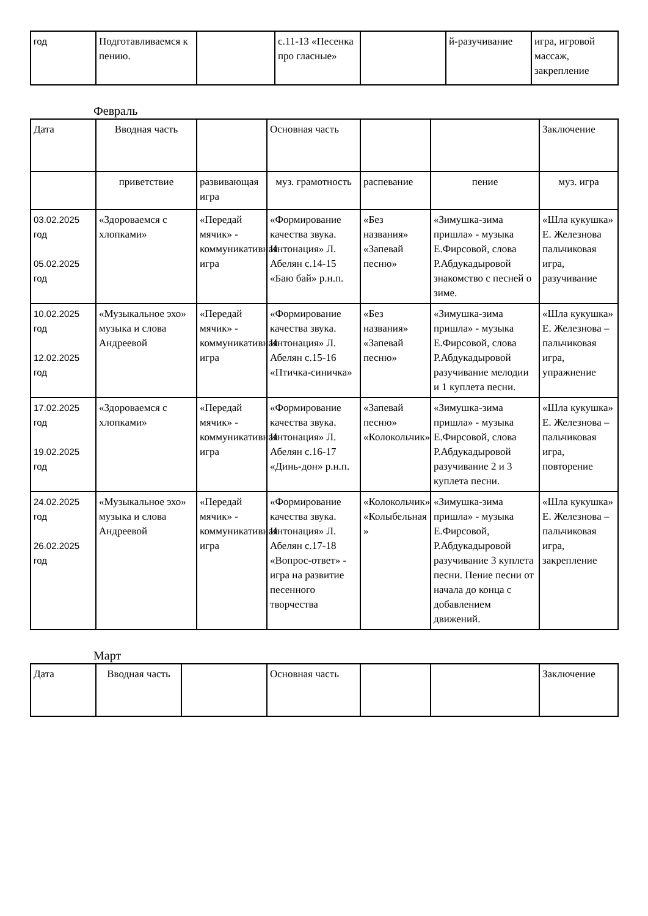| год | Подготавливаемся к пению. | | с.11-13 «Песенка про гласные» | | й-разучивание | игра, игровой массаж, закрепление |
Февраль
| Дата | Вводная часть | | Основная часть | | | Заключение |
| | приветствие | развивающая игра | муз. грамотность | распевание | пение | муз. игра |
| 03.02.2025 год 05.02.2025 год | «Здороваемся с хлопками» | «Передай мячик» - коммуникативная игра | «Формирование качества звука. Интонация» Л. Абелян с.14-15 «Баю бай» р.н.п. | «Без названия» «Запевай песню» | «Зимушка-зима пришла» - музыка Е.Фирсовой, слова Р.Абдукадыровой знакомство с песней о зиме. | «Шла кукушка» Е. Железнова пальчиковая игра, разучивание |
| 10.02.2025 год 12.02.2025 год | «Музыкальное эхо» музыка и слова Андреевой | «Передай мячик» - коммуникативная игра | «Формирование качества звука. Интонация» Л. Абелян с.15-16 «Птичка-синичка» | «Без названия» «Запевай песню» | «Зимушка-зима пришла» - музыка Е.Фирсовой, слова Р.Абдукадыровой разучивание мелодии и 1 куплета песни. | «Шла кукушка» Е. Железнова – пальчиковая игра, упражнение |
| 17.02.2025 год 19.02.2025 год | «Здороваемся с хлопками» | «Передай мячик» - коммуникативная игра | «Формирование качества звука. Интонация» Л. Абелян с.16-17 «Динь-дон» р.н.п. | «Запевай песню» «Колокольчик» | «Зимушка-зима пришла» - музыка Е.Фирсовой, слова Р.Абдукадыровой разучивание 2 и 3 куплета песни. | «Шла кукушка» Е. Железнова – пальчиковая игра, повторение |
| 24.02.2025 год 26.02.2025 год | «Музыкальное эхо» музыка и слова Андреевой | «Передай мячик» - коммуникативная игра | «Формирование качества звука. Интонация» Л. Абелян с.17-18 «Вопрос-ответ» - игра на развитие песенного творчества | «Колокольчик» «Колыбельная » | «Зимушка-зима пришла» - музыка Е.Фирсовой, Р.Абдукадыровой разучивание 3 куплета песни. Пение песни от начала до конца с добавлением движений. | «Шла кукушка» Е. Железнова – пальчиковая игра, закрепление |
Март
| Дата | Вводная часть | | Основная часть | | | Заключение |